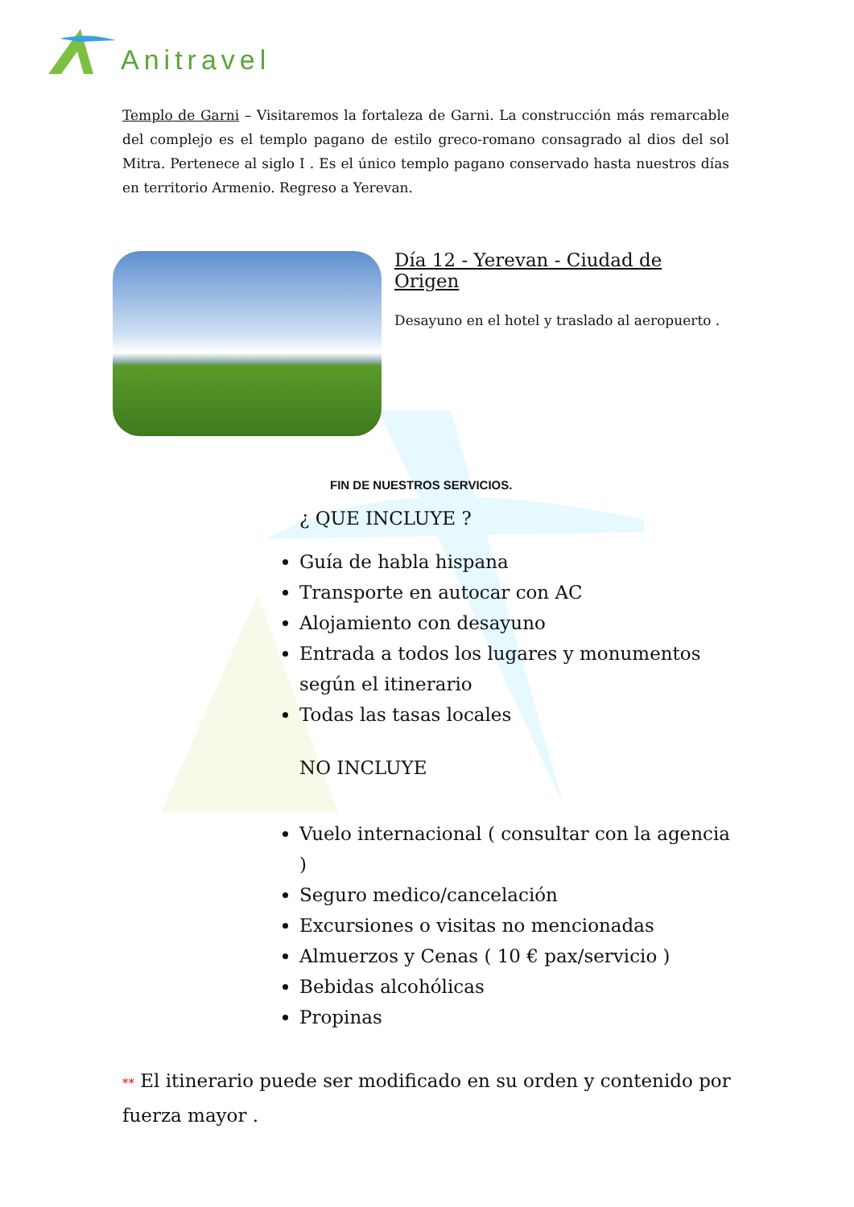Anitravel
Templo de Garni – Visitaremos la fortaleza de Garni. La construcción más remarcable del complejo es el templo pagano de estilo greco-romano consagrado al dios del sol Mitra. Pertenece al siglo I . Es el único templo pagano conservado hasta nuestros días en territorio Armenio. Regreso a Yerevan.
Día 12 - Yerevan - Ciudad de Origen
Desayuno en el hotel y traslado al aeropuerto .
FIN DE NUESTROS SERVICIOS.
¿ QUE INCLUYE ?
Guía de habla hispana
Transporte en autocar con AC
Alojamiento con desayuno
Entrada a todos los lugares y monumentos según el itinerario
Todas las tasas locales
NO INCLUYE
Vuelo internacional ( consultar con la agencia )
Seguro medico/cancelación
Excursiones o visitas no mencionadas
Almuerzos y Cenas ( 10 € pax/servicio )
Bebidas alcohólicas
Propinas
** El itinerario puede ser modificado en su orden y contenido por fuerza mayor .